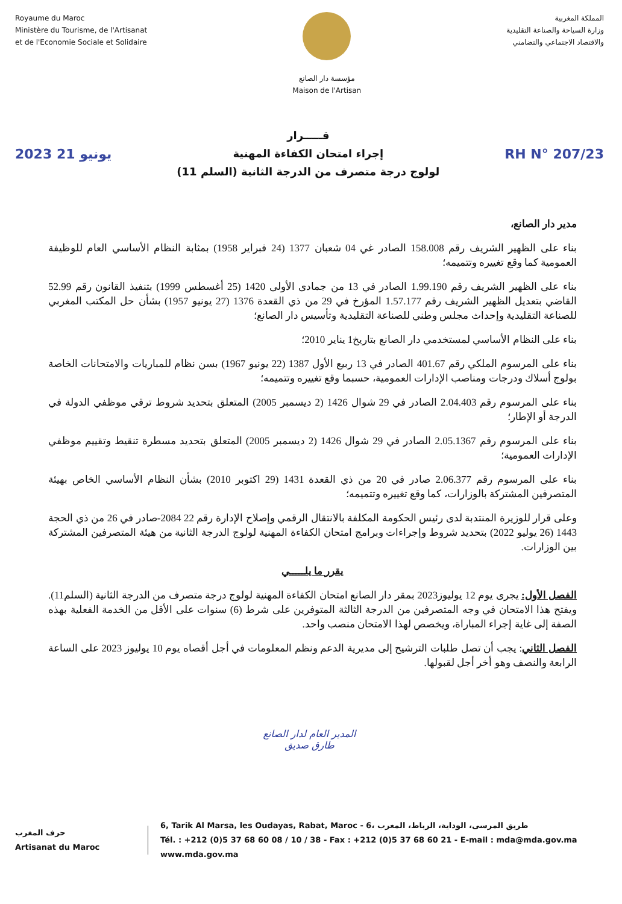Royaume du Maroc
Ministère du Tourisme, de l'Artisanat
et de l'Economie Sociale et Solidaire
مؤسسة دار الصانع
Maison de l'Artisan
المملكة المغربية
وزارة السياحة والصناعة التقليدية
والاقتصاد الاجتماعي والتضامني
2023 يونيو 21
قـــــرار
إجراء امتحان الكفاءة المهنية
لولوج درجة متصرف من الدرجة الثانية (السلم 11)
RH N° 207/23
مدير دار الصانع،
بناء على الظهير الشريف رقم 158.008 الصادر غي 04 شعبان 1377 (24 فبراير 1958) بمثابة النظام الأساسي العام للوظيفة العمومية كما وقع تغييره وتتميمه؛
بناء على الظهير الشريف رقم 1.99.190 الصادر في 13 من جمادى الأولى 1420 (25 أغسطس 1999) بتنفيذ القانون رقم 52.99 القاضي بتعديل الظهير الشريف رقم 1.57.177 المؤرخ في 29 من ذي القعدة 1376 (27 يونيو 1957) بشأن حل المكتب المغربي للصناعة التقليدية وإحداث مجلس وطني للصناعة التقليدية وتأسيس دار الصانع؛
بناء على النظام الأساسي لمستخدمي دار الصانع بتاريخ1 يناير 2010؛
بناء على المرسوم الملكي رقم 401.67 الصادر في 13 ربيع الأول 1387 (22 يونيو 1967) بسن نظام للمباريات والامتحانات الخاصة بولوج أسلاك ودرجات ومناصب الإدارات العمومية، حسبما وقع تغييره وتتميمه؛
بناء على المرسوم رقم 2.04.403 الصادر في 29 شوال 1426 (2 ديسمبر 2005) المتعلق بتحديد شروط ترقي موظفي الدولة في الدرجة أو الإطار؛
بناء على المرسوم رقم 2.05.1367 الصادر في 29 شوال 1426 (2 ديسمبر 2005) المتعلق بتحديد مسطرة تنقيط وتقييم موظفي الإدارات العمومية؛
بناء على المرسوم رقم 2.06.377 صادر في 20 من ذي القعدة 1431 (29 اكتوبر 2010) بشأن النظام الأساسي الخاص بهيئة المتصرفين المشتركة بالوزارات، كما وقع تغييره وتتميمه؛
وعلى قرار للوزيرة المنتدبة لدى رئيس الحكومة المكلفة بالانتقال الرقمي وإصلاح الإدارة رقم 22 2084-صادر في 26 من ذي الحجة 1443 (26 يوليو 2022) بتحديد شروط وإجراءات وبرامج امتحان الكفاءة المهنية لولوج الدرجة الثانية من هيئة المتصرفين المشتركة بين الوزارات.
يقرر ما يلـــــي
الفصل الأول: يجرى يوم 12 يوليوز2023 بمقر دار الصانع امتحان الكفاءة المهنية لولوج درجة متصرف من الدرجة الثانية (السلم11). ويفتح هذا الامتحان في وجه المتصرفين من الدرجة الثالثة المتوفرين على شرط (6) سنوات على الأقل من الخدمة الفعلية بهذه الصفة إلى غاية إجراء المباراة، ويخصص لهذا الامتحان منصب واحد.
الفصل الثاني: يجب أن تصل طلبات الترشيح إلى مديرية الدعم ونظم المعلومات في أجل أقصاه يوم 10 يوليوز 2023 على الساعة الرابعة والنصف وهو أخر أجل لقبولها.
المدير العام لدار الصانع
طارق صديق
حرف المغرب
Artisanat du Maroc
6, Tarik Al Marsa, les Oudayas, Rabat, Maroc - 6، طريق المرسى، الوداية، الرباط، المغرب
Tél. : +212 (0)5 37 68 60 08 / 10 / 38 - Fax : +212 (0)5 37 68 60 21 - E-mail : mda@mda.gov.ma
www.mda.gov.ma